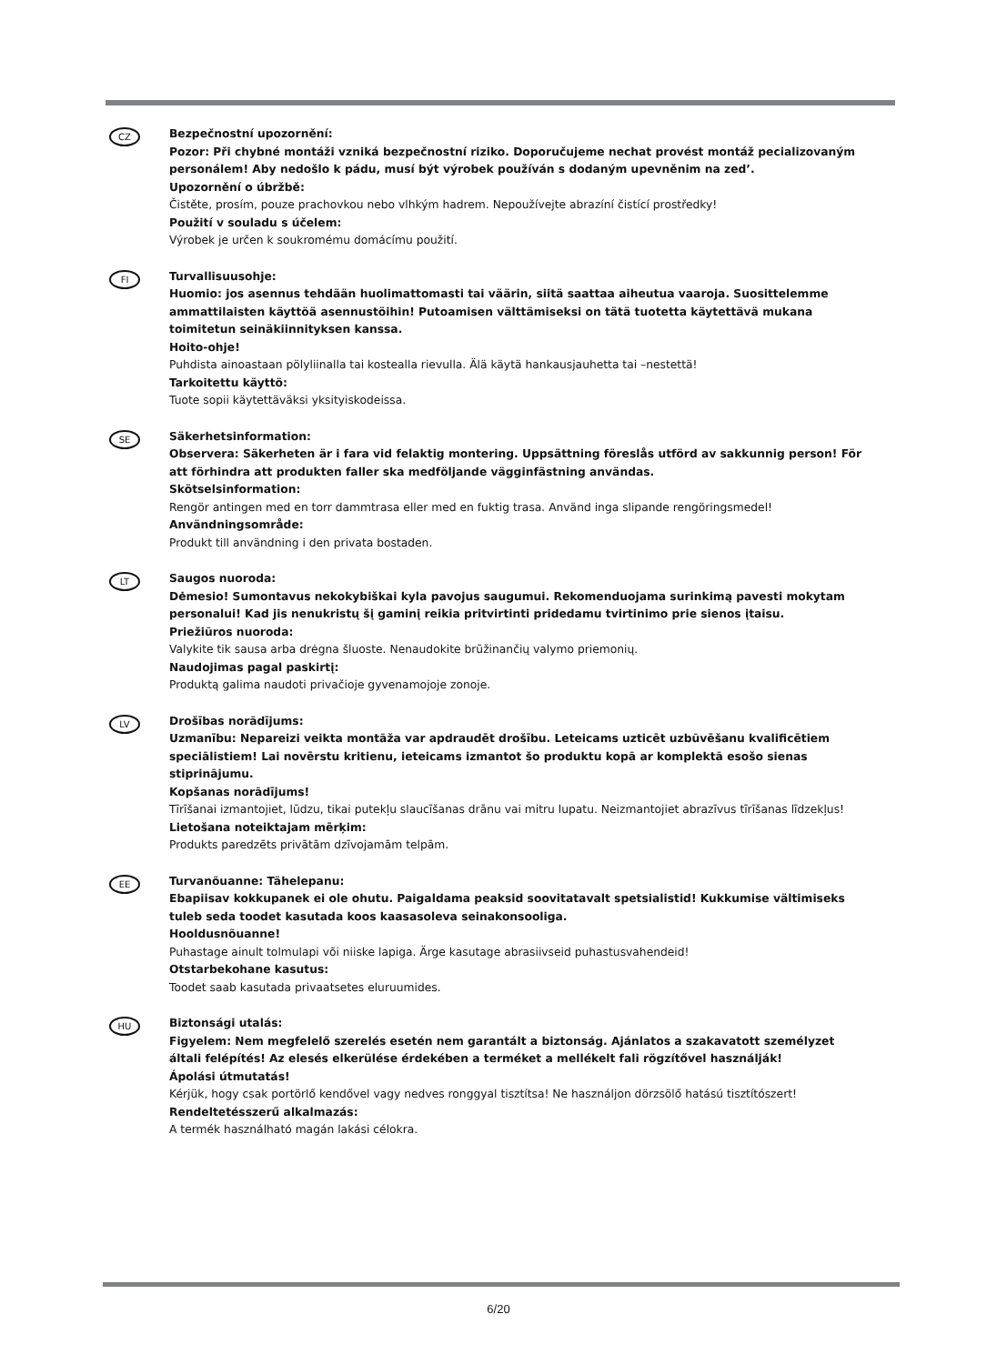CZ
Bezpečnostní upozornění:
Pozor: Při chybné montáži vzniká bezpečnostní riziko. Doporučujeme nechat provést montáž pecializovaným personálem! Aby nedošlo k pádu, musí být výrobek používán s dodaným upevněnim na zed’.
Upozornění o úbržbě:
Čistěte, prosím, pouze prachovkou nebo vlhkým hadrem. Nepoužívejte abrazíní čistící prostředky!
Použití v souladu s účelem:
Výrobek je určen k soukromému domácímu použití.
FI
Turvallisuusohje:
Huomio: jos asennus tehdään huolimattomasti tai väärin, siitä saattaa aiheutua vaaroja. Suosittelemme ammattilaisten käyttöä asennustöihin! Putoamisen välttämiseksi on tätä tuotetta käytettävä mukana toimitetun seinäkiinnityksen kanssa.
Hoito-ohje!
Puhdista ainoastaan pölyliinalla tai kostealla rievulla. Älä käytä hankausjauhetta tai –nestettä!
Tarkoitettu käyttö:
Tuote sopii käytettäväksi yksityiskodeissa.
SE
Säkerhetsinformation:
Observera: Säkerheten är i fara vid felaktig montering. Uppsättning föreslås utförd av sakkunnig person! För att förhindra att produkten faller ska medföljande vägginfästning användas.
Skötselsinformation:
Rengör antingen med en torr dammtrasa eller med en fuktig trasa. Använd inga slipande rengöringsmedel!
Användningsområde:
Produkt till användning i den privata bostaden.
LT
Saugos nuoroda:
Dėmesio! Sumontavus nekokybiškai kyla pavojus saugumui. Rekomenduojama surinkimą pavesti mokytam personalui! Kad jis nenukristų šį gaminį reikia pritvirtinti pridedamu tvirtinimo prie sienos įtaisu.
Priežiūros nuoroda:
Valykite tik sausa arba drėgna šluoste. Nenaudokite brūžinančių valymo priemonių.
Naudojimas pagal paskirtį:
Produktą galima naudoti privačioje gyvenamojoje zonoje.
LV
Drošības norādījums:
Uzmanību: Nepareizi veikta montāža var apdraudēt drošību. Leteicams uzticēt uzbūvēšanu kvalificētiem speciālistiem! Lai novērstu kritienu, ieteicams izmantot šo produktu kopā ar komplektā esošo sienas stiprinājumu.
Kopšanas norādījums!
Tīrīšanai izmantojiet, lūdzu, tikai putekļu slaucīšanas drānu vai mitru lupatu. Neizmantojiet abrazīvus tīrīšanas līdzekļus!
Lietošana noteiktajam mērķim:
Produkts paredzēts privātām dzīvojamām telpām.
EE
Turvanõuanne: Tähelepanu:
Ebapiisav kokkupanek ei ole ohutu. Paigaldama peaksid soovitatavalt spetsialistid! Kukkumise vältimiseks tuleb seda toodet kasutada koos kaasasoleva seinakonsooliga.
Hooldusnõuanne!
Puhastage ainult tolmulapi või niiske lapiga. Ärge kasutage abrasiivseid puhastusvahendeid!
Otstarbekohane kasutus:
Toodet saab kasutada privaatsetes eluruumides.
HU
Biztonsági utalás:
Figyelem: Nem megfelelő szerelés esetén nem garantált a biztonság. Ajánlatos a szakavatott személyzet általi felépítés! Az elesés elkerülése érdekében a terméket a mellékelt fali rögzítővel használják!
Ápolási útmutatás!
Kérjük, hogy csak portörlő kendővel vagy nedves ronggyal tisztítsa! Ne használjon dörzsölő hatású tisztítószert!
Rendeltetésszerű alkalmazás:
A termék használható magán lakási célokra.
6/20